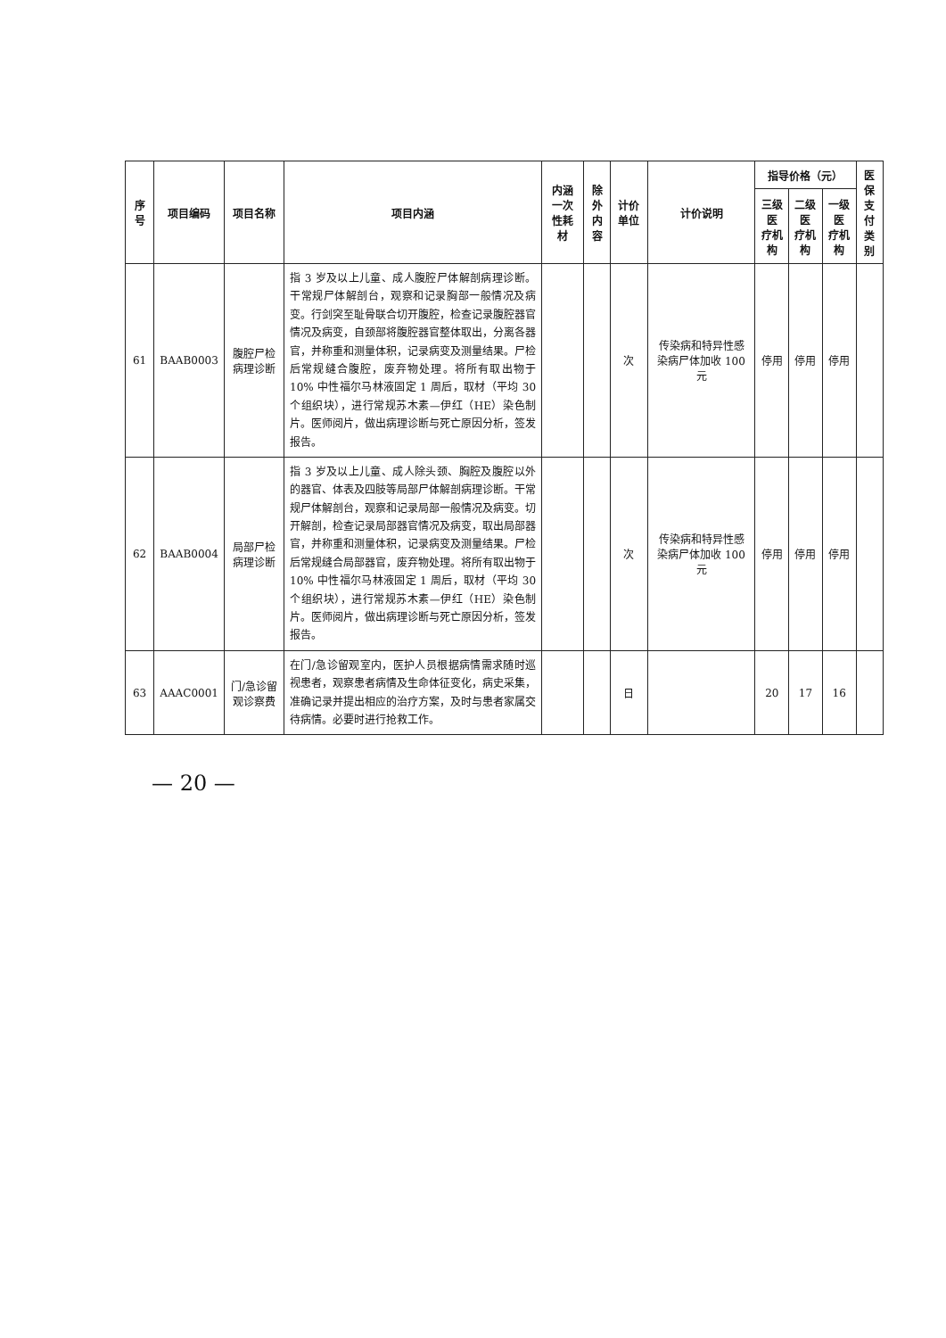| 序号 | 项目编码 | 项目名称 | 项目内涵 | 内涵 一次性耗材 | 除外 内容 | 计价单位 | 计价说明 | 指导价格（元） | | | 医保 支付 类别 |
| --- | --- | --- | --- | --- | --- | --- | --- | --- | --- | --- | --- |
| | | | | | | | | 三级医 疗机构 | 二级医 疗机构 | 一级医 疗机构 | |
| 61 | BAAB0003 | 腹腔尸检病理诊断 | 指 3 岁及以上儿童、成人腹腔尸体解剖病理诊断。干常规尸体解剖台，观察和记录胸部一般情况及病变。行剑突至耻骨联合切开腹腔，检查记录腹腔器官情况及病变，自颈部将腹腔器官整体取出，分离各器官，并称重和测量体积，记录病变及测量结果。尸检后常规缝合腹腔，废弃物处理。将所有取出物于 10% 中性福尔马林液固定 1 周后，取材（平均 30 个组织块），进行常规苏木素—伊红（HE）染色制片。医师阅片，做出病理诊断与死亡原因分析，签发报告。 | | | 次 | 传染病和特异性感染病尸体加收 100 元 | 停用 | 停用 | 停用 | |
| 62 | BAAB0004 | 局部尸检病理诊断 | 指 3 岁及以上儿童、成人除头颈、胸腔及腹腔以外的器官、体表及四肢等局部尸体解剖病理诊断。干常规尸体解剖台，观察和记录局部一般情况及病变。切开解剖，检查记录局部器官情况及病变，取出局部器官，并称重和测量体积，记录病变及测量结果。尸检后常规缝合局部器官，废弃物处理。将所有取出物于 10% 中性福尔马林液固定 1 周后，取材（平均 30 个组织块），进行常规苏木素—伊红（HE）染色制片。医师阅片，做出病理诊断与死亡原因分析，签发报告。 | | | 次 | 传染病和特异性感染病尸体加收 100 元 | 停用 | 停用 | 停用 | |
| 63 | AAAC0001 | 门/急诊留观诊察费 | 在门/急诊留观室内，医护人员根据病情需求随时巡视患者，观察患者病情及生命体征变化，病史采集，准确记录并提出相应的治疗方案，及时与患者家属交待病情。必要时进行抢救工作。 | | | 日 | | 20 | 17 | 16 | |
— 20 —